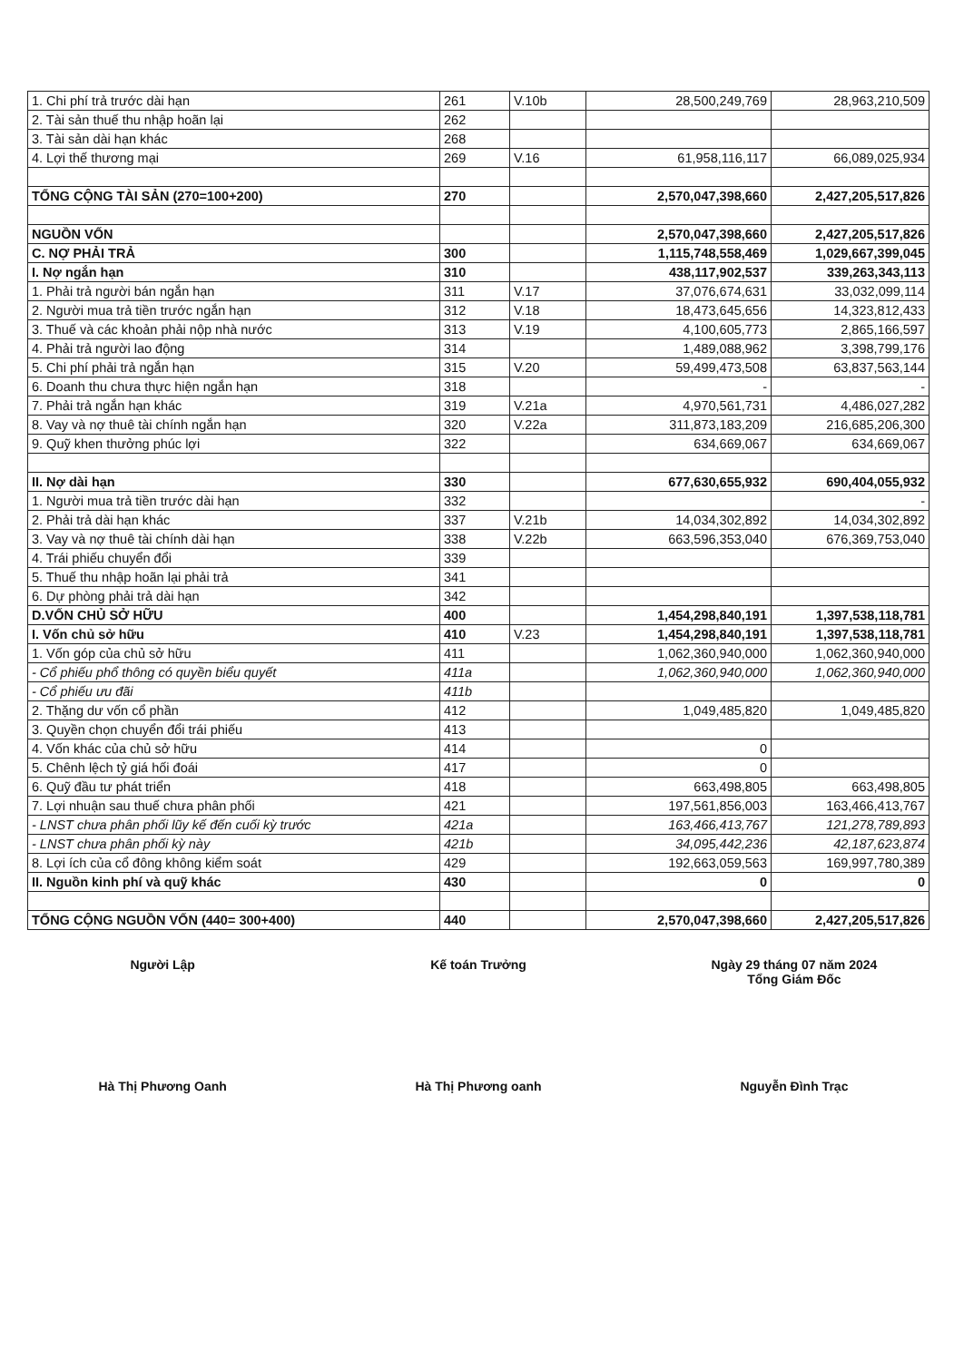| 1. Chi phí trả trước dài hạn | 261 | V.10b | 28,500,249,769 | 28,963,210,509 |
| 2. Tài sản thuế thu nhập hoãn lại | 262 | | | |
| 3. Tài sản dài hạn khác | 268 | | | |
| 4. Lợi thế thương mại | 269 | V.16 | 61,958,116,117 | 66,089,025,934 |
| TỔNG CỘNG TÀI SẢN (270=100+200) | 270 | | 2,570,047,398,660 | 2,427,205,517,826 |
| NGUỒN VỐN | | | 2,570,047,398,660 | 2,427,205,517,826 |
| C. NỢ PHẢI TRẢ | 300 | | 1,115,748,558,469 | 1,029,667,399,045 |
| I. Nợ ngắn hạn | 310 | | 438,117,902,537 | 339,263,343,113 |
| 1. Phải trả người bán ngắn hạn | 311 | V.17 | 37,076,674,631 | 33,032,099,114 |
| 2. Người mua trả tiền trước ngắn hạn | 312 | V.18 | 18,473,645,656 | 14,323,812,433 |
| 3. Thuế và các khoản phải nộp nhà nước | 313 | V.19 | 4,100,605,773 | 2,865,166,597 |
| 4. Phải trả người lao động | 314 | | 1,489,088,962 | 3,398,799,176 |
| 5. Chi phí phải trả ngắn hạn | 315 | V.20 | 59,499,473,508 | 63,837,563,144 |
| 6. Doanh thu chưa thực hiện ngắn hạn | 318 | | - | - |
| 7. Phải trả ngắn hạn khác | 319 | V.21a | 4,970,561,731 | 4,486,027,282 |
| 8. Vay và nợ thuê tài chính ngắn hạn | 320 | V.22a | 311,873,183,209 | 216,685,206,300 |
| 9. Quỹ khen thưởng phúc lợi | 322 | | 634,669,067 | 634,669,067 |
| II. Nợ dài hạn | 330 | | 677,630,655,932 | 690,404,055,932 |
| 1. Người mua trả tiền trước dài hạn | 332 | | | - |
| 2. Phải trả dài hạn khác | 337 | V.21b | 14,034,302,892 | 14,034,302,892 |
| 3. Vay và nợ thuê tài chính dài hạn | 338 | V.22b | 663,596,353,040 | 676,369,753,040 |
| 4. Trái phiếu chuyển đổi | 339 | | | |
| 5. Thuế thu nhập hoãn lại phải trả | 341 | | | |
| 6. Dự phòng phải trả dài hạn | 342 | | | |
| D.VỐN CHỦ SỞ HỮU | 400 | | 1,454,298,840,191 | 1,397,538,118,781 |
| I. Vốn chủ sở hữu | 410 | V.23 | 1,454,298,840,191 | 1,397,538,118,781 |
| 1. Vốn góp của chủ sở hữu | 411 | | 1,062,360,940,000 | 1,062,360,940,000 |
| - Cổ phiếu phổ thông có quyền biểu quyết | 411a | | 1,062,360,940,000 | 1,062,360,940,000 |
| - Cổ phiếu ưu đãi | 411b | | | |
| 2. Thặng dư vốn cổ phần | 412 | | 1,049,485,820 | 1,049,485,820 |
| 3. Quyền chọn chuyển đổi trái phiếu | 413 | | | |
| 4. Vốn khác của chủ sở hữu | 414 | | 0 | |
| 5. Chênh lệch tỷ giá hối đoái | 417 | | 0 | |
| 6. Quỹ đầu tư phát triển | 418 | | 663,498,805 | 663,498,805 |
| 7. Lợi nhuận sau thuế chưa phân phối | 421 | | 197,561,856,003 | 163,466,413,767 |
| - LNST chưa phân phối lũy kế đến cuối kỳ trước | 421a | | 163,466,413,767 | 121,278,789,893 |
| - LNST chưa phân phối kỳ này | 421b | | 34,095,442,236 | 42,187,623,874 |
| 8. Lợi ích của cổ đông không kiểm soát | 429 | | 192,663,059,563 | 169,997,780,389 |
| II. Nguồn kinh phí và quỹ khác | 430 | | 0 | 0 |
| TỔNG CỘNG NGUỒN VỐN (440= 300+400) | 440 | | 2,570,047,398,660 | 2,427,205,517,826 |
Người Lập
Hà Thị Phương Oanh
Kế toán Trưởng
Hà Thị Phương oanh
Ngày 29 tháng 07 năm 2024
Tổng Giám Đốc
Nguyễn Đình Trạc